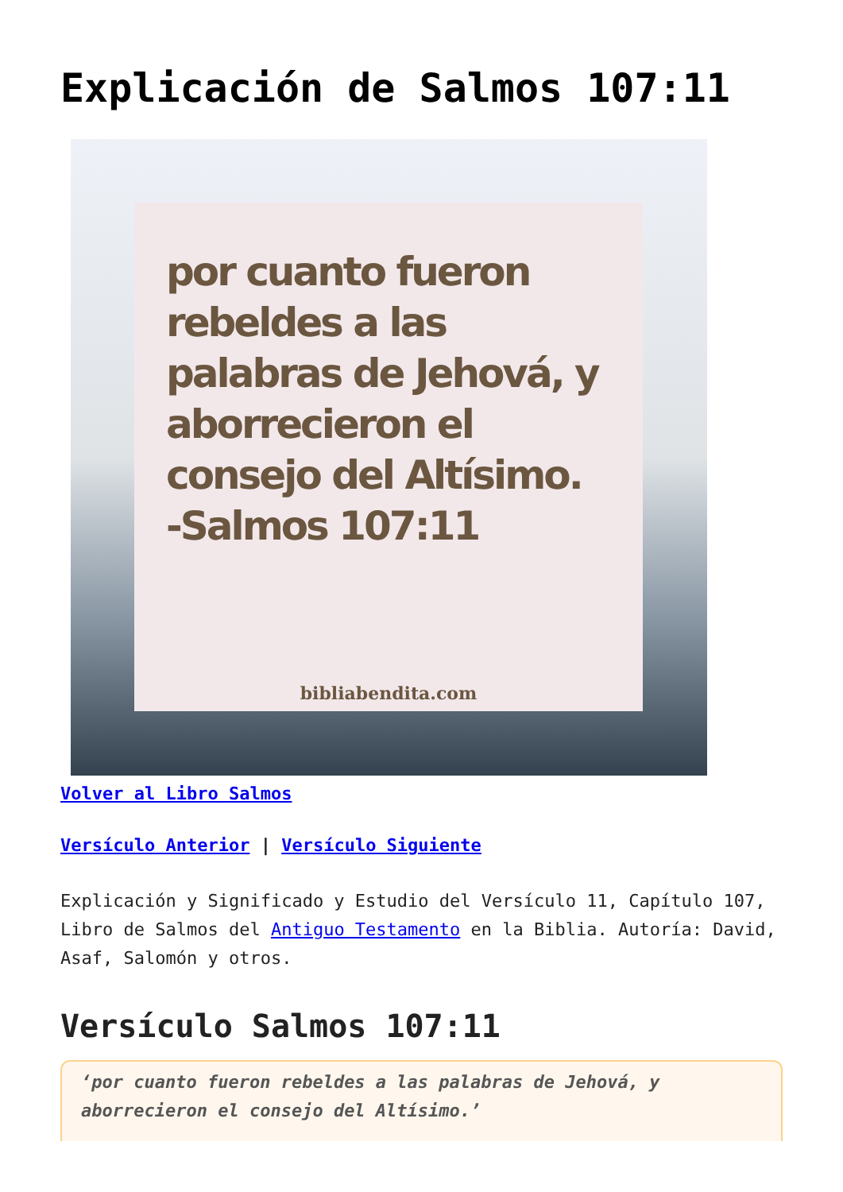Explicación de Salmos 107:11
por cuanto fueron rebeldes a las palabras de Jehová, y aborrecieron el consejo del Altísimo.
-Salmos 107:11
bibliabendita.com
Volver al Libro Salmos
Versículo Anterior | Versículo Siguiente
Explicación y Significado y Estudio del Versículo 11, Capítulo 107, Libro de Salmos del Antiguo Testamento en la Biblia. Autoría: David, Asaf, Salomón y otros.
Versículo Salmos 107:11
‘por cuanto fueron rebeldes a las palabras de Jehová, y aborrecieron el consejo del Altísimo.’